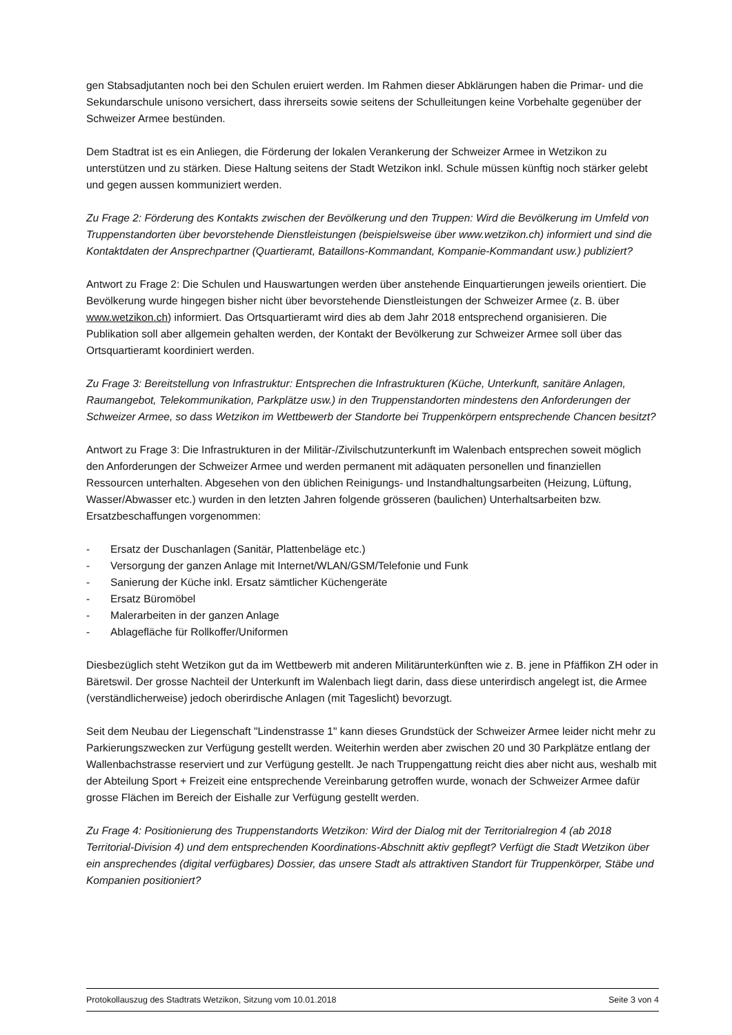gen Stabsadjutanten noch bei den Schulen eruiert werden. Im Rahmen dieser Abklärungen haben die Primar- und die Sekundarschule unisono versichert, dass ihrerseits sowie seitens der Schulleitungen keine Vorbehalte gegenüber der Schweizer Armee bestünden.
Dem Stadtrat ist es ein Anliegen, die Förderung der lokalen Verankerung der Schweizer Armee in Wetzikon zu unterstützen und zu stärken. Diese Haltung seitens der Stadt Wetzikon inkl. Schule müssen künftig noch stärker gelebt und gegen aussen kommuniziert werden.
Zu Frage 2: Förderung des Kontakts zwischen der Bevölkerung und den Truppen: Wird die Bevölkerung im Umfeld von Truppenstandorten über bevorstehende Dienstleistungen (beispielsweise über www.wetzikon.ch) informiert und sind die Kontaktdaten der Ansprechpartner (Quartieramt, Bataillons-Kommandant, Kompanie-Kommandant usw.) publiziert?
Antwort zu Frage 2: Die Schulen und Hauswartungen werden über anstehende Einquartierungen jeweils orientiert. Die Bevölkerung wurde hingegen bisher nicht über bevorstehende Dienstleistungen der Schweizer Armee (z. B. über www.wetzikon.ch) informiert. Das Ortsquartieramt wird dies ab dem Jahr 2018 entsprechend organisieren. Die Publikation soll aber allgemein gehalten werden, der Kontakt der Bevölkerung zur Schweizer Armee soll über das Ortsquartieramt koordiniert werden.
Zu Frage 3: Bereitstellung von Infrastruktur: Entsprechen die Infrastrukturen (Küche, Unterkunft, sanitäre Anlagen, Raumangebot, Telekommunikation, Parkplätze usw.) in den Truppenstandorten mindestens den Anforderungen der Schweizer Armee, so dass Wetzikon im Wettbewerb der Standorte bei Truppenkörpern entsprechende Chancen besitzt?
Antwort zu Frage 3: Die Infrastrukturen in der Militär-/Zivilschutzunterkunft im Walenbach entsprechen soweit möglich den Anforderungen der Schweizer Armee und werden permanent mit adäquaten personellen und finanziellen Ressourcen unterhalten. Abgesehen von den üblichen Reinigungs- und Instandhaltungsarbeiten (Heizung, Lüftung, Wasser/Abwasser etc.) wurden in den letzten Jahren folgende grösseren (baulichen) Unterhaltsarbeiten bzw. Ersatzbeschaffungen vorgenommen:
- Ersatz der Duschanlagen (Sanitär, Plattenbeläge etc.)
- Versorgung der ganzen Anlage mit Internet/WLAN/GSM/Telefonie und Funk
- Sanierung der Küche inkl. Ersatz sämtlicher Küchengeräte
- Ersatz Büromöbel
- Malerarbeiten in der ganzen Anlage
- Ablagefläche für Rollkoffer/Uniformen
Diesbezüglich steht Wetzikon gut da im Wettbewerb mit anderen Militärunterkünften wie z. B. jene in Pfäffikon ZH oder in Bäretswil. Der grosse Nachteil der Unterkunft im Walenbach liegt darin, dass diese unterirdisch angelegt ist, die Armee (verständlicherweise) jedoch oberirdische Anlagen (mit Tageslicht) bevorzugt.
Seit dem Neubau der Liegenschaft "Lindenstrasse 1" kann dieses Grundstück der Schweizer Armee leider nicht mehr zu Parkierungszwecken zur Verfügung gestellt werden. Weiterhin werden aber zwischen 20 und 30 Parkplätze entlang der Wallenbachstrasse reserviert und zur Verfügung gestellt. Je nach Truppengattung reicht dies aber nicht aus, weshalb mit der Abteilung Sport + Freizeit eine entsprechende Vereinbarung getroffen wurde, wonach der Schweizer Armee dafür grosse Flächen im Bereich der Eishalle zur Verfügung gestellt werden.
Zu Frage 4: Positionierung des Truppenstandorts Wetzikon: Wird der Dialog mit der Territorialregion 4 (ab 2018 Territorial-Division 4) und dem entsprechenden Koordinations-Abschnitt aktiv gepflegt? Verfügt die Stadt Wetzikon über ein ansprechendes (digital verfügbares) Dossier, das unsere Stadt als attraktiven Standort für Truppenkörper, Stäbe und Kompanien positioniert?
Protokollauszug des Stadtrats Wetzikon, Sitzung vom 10.01.2018 Seite 3 von 4